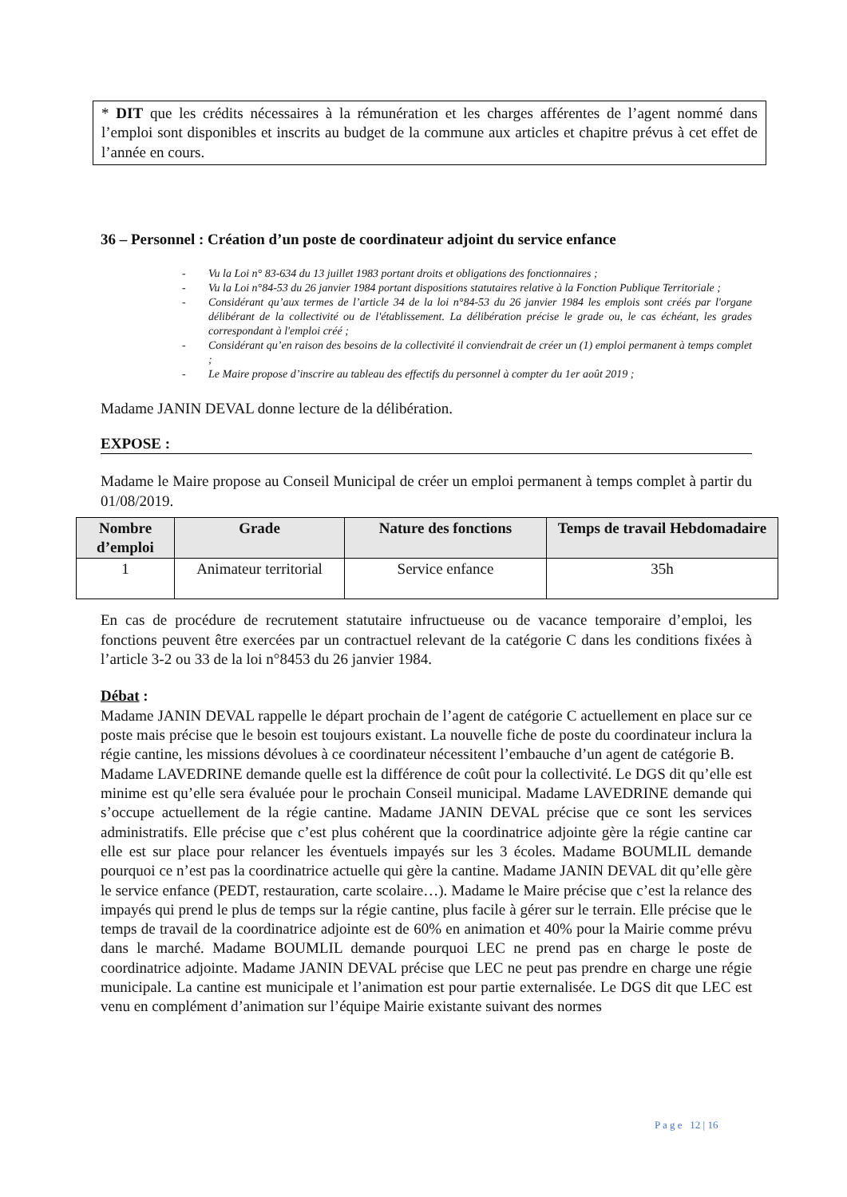* DIT que les crédits nécessaires à la rémunération et les charges afférentes de l’agent nommé dans l’emploi sont disponibles et inscrits au budget de la commune aux articles et chapitre prévus à cet effet de l’année en cours.
36 – Personnel : Création d’un poste de coordinateur adjoint du service enfance
- Vu la Loi n° 83-634 du 13 juillet 1983 portant droits et obligations des fonctionnaires ;
- Vu la Loi n°84-53 du 26 janvier 1984 portant dispositions statutaires relative à la Fonction Publique Territoriale ;
- Considérant qu’aux termes de l’article 34 de la loi n°84-53 du 26 janvier 1984 les emplois sont créés par l'organe délibérant de la collectivité ou de l'établissement. La délibération précise le grade ou, le cas échéant, les grades correspondant à l'emploi créé ;
- Considérant qu’en raison des besoins de la collectivité il conviendrait de créer un (1) emploi permanent à temps complet ;
- Le Maire propose d’inscrire au tableau des effectifs du personnel à compter du 1er août 2019 ;
Madame JANIN DEVAL donne lecture de la délibération.
EXPOSE :
Madame le Maire propose au Conseil Municipal de créer un emploi permanent à temps complet à partir du 01/08/2019.
| Nombre d’emploi | Grade | Nature des fonctions | Temps de travail Hebdomadaire |
| --- | --- | --- | --- |
| 1 | Animateur territorial | Service enfance | 35h |
En cas de procédure de recrutement statutaire infructueuse ou de vacance temporaire d’emploi, les fonctions peuvent être exercées par un contractuel relevant de la catégorie C dans les conditions fixées à l’article 3-2 ou 33 de la loi n°8453 du 26 janvier 1984.
Débat :
Madame JANIN DEVAL rappelle le départ prochain de l’agent de catégorie C actuellement en place sur ce poste mais précise que le besoin est toujours existant. La nouvelle fiche de poste du coordinateur inclura la régie cantine, les missions dévolues à ce coordinateur nécessitent l’embauche d’un agent de catégorie B.
Madame LAVEDRINE demande quelle est la différence de coût pour la collectivité. Le DGS dit qu’elle est minime est qu’elle sera évaluée pour le prochain Conseil municipal. Madame LAVEDRINE demande qui s’occupe actuellement de la régie cantine. Madame JANIN DEVAL précise que ce sont les services administratifs. Elle précise que c’est plus cohérent que la coordinatrice adjointe gère la régie cantine car elle est sur place pour relancer les éventuels impayés sur les 3 écoles. Madame BOUMLIL demande pourquoi ce n’est pas la coordinatrice actuelle qui gère la cantine. Madame JANIN DEVAL dit qu’elle gère le service enfance (PEDT, restauration, carte scolaire…). Madame le Maire précise que c’est la relance des impayés qui prend le plus de temps sur la régie cantine, plus facile à gérer sur le terrain. Elle précise que le temps de travail de la coordinatrice adjointe est de 60% en animation et 40% pour la Mairie comme prévu dans le marché. Madame BOUMLIL demande pourquoi LEC ne prend pas en charge le poste de coordinatrice adjointe. Madame JANIN DEVAL précise que LEC ne peut pas prendre en charge une régie municipale. La cantine est municipale et l’animation est pour partie externalisée. Le DGS dit que LEC est venu en complément d’animation sur l’équipe Mairie existante suivant des normes
P a g e 12 | 16